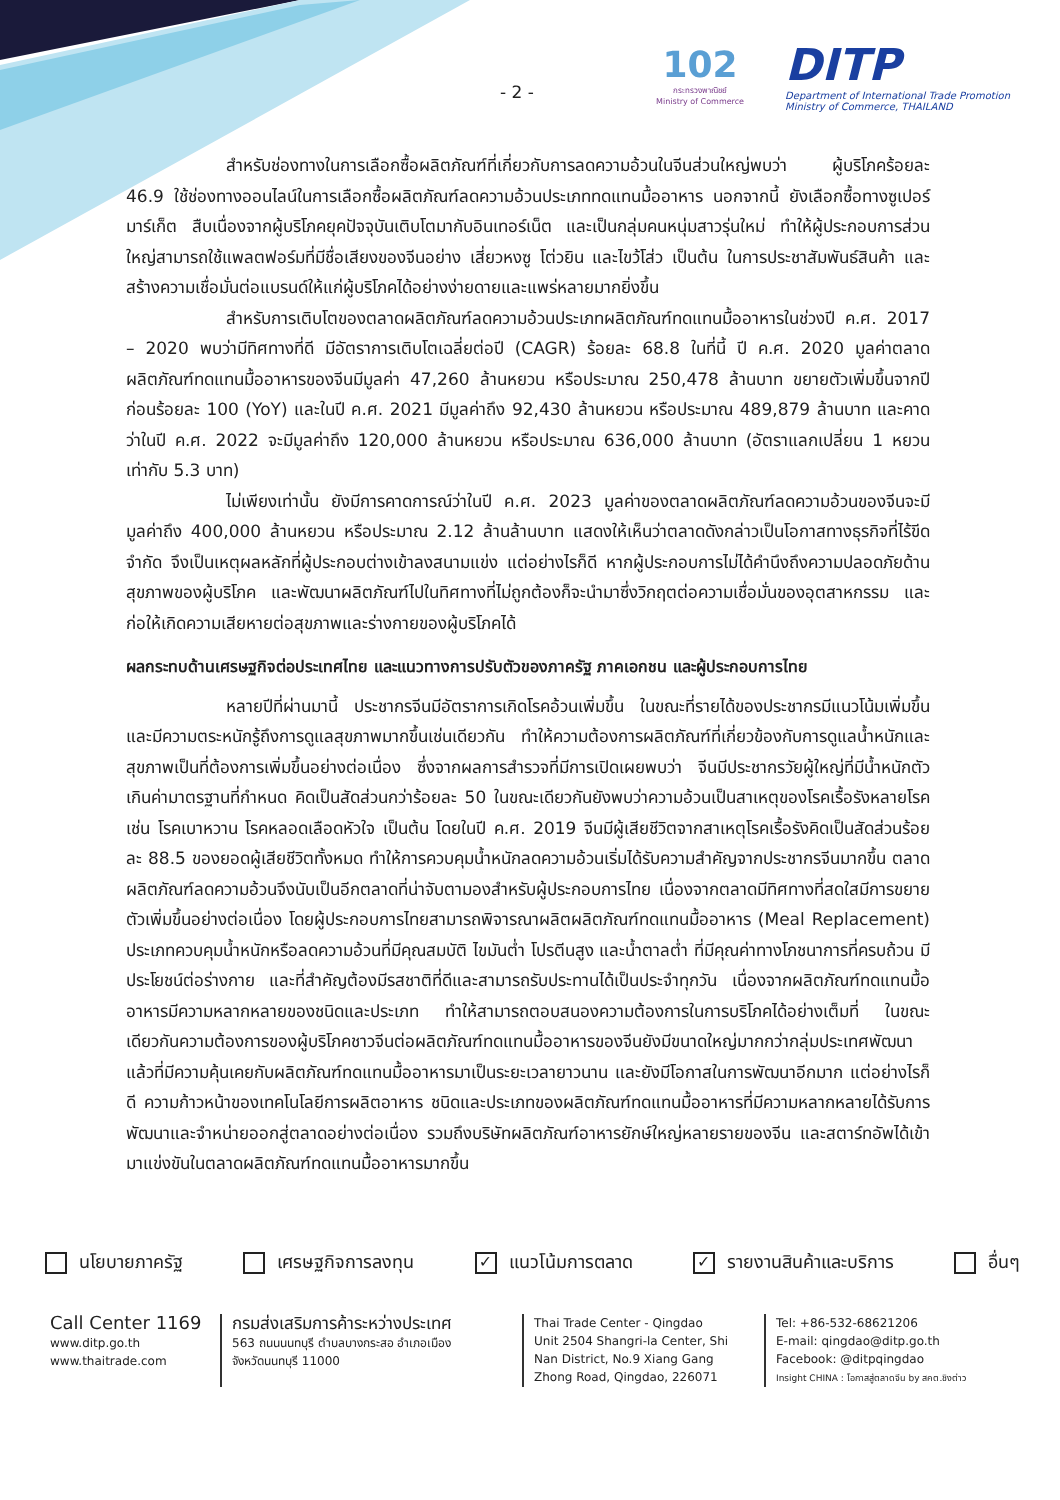- 2 -
102
กระทรวงพาณิชย์
Ministry of Commerce
DITP
Department of International Trade Promotion
Ministry of Commerce, THAILAND
สำหรับช่องทางในการเลือกซื้อผลิตภัณฑ์ที่เกี่ยวกับการลดความอ้วนในจีนส่วนใหญ่พบว่า ผู้บริโภคร้อยละ 46.9 ใช้ช่องทางออนไลน์ในการเลือกซื้อผลิตภัณฑ์ลดความอ้วนประเภททดแทนมื้ออาหาร นอกจากนี้ ยังเลือกซื้อทางซูเปอร์มาร์เก็ต สืบเนื่องจากผู้บริโภคยุคปัจจุบันเติบโตมากับอินเทอร์เน็ต และเป็นกลุ่มคนหนุ่มสาวรุ่นใหม่ ทำให้ผู้ประกอบการส่วนใหญ่สามารถใช้แพลตฟอร์มที่มีชื่อเสียงของจีนอย่าง เสี่ยวหงซู โต่วยิน และไขว้โส่ว เป็นต้น ในการประชาสัมพันธ์สินค้า และสร้างความเชื่อมั่นต่อแบรนด์ให้แก่ผู้บริโภคได้อย่างง่ายดายและแพร่หลายมากยิ่งขึ้น
สำหรับการเติบโตของตลาดผลิตภัณฑ์ลดความอ้วนประเภทผลิตภัณฑ์ทดแทนมื้ออาหารในช่วงปี ค.ศ. 2017 – 2020 พบว่ามีทิศทางที่ดี มีอัตราการเติบโตเฉลี่ยต่อปี (CAGR) ร้อยละ 68.8 ในที่นี้ ปี ค.ศ. 2020 มูลค่าตลาดผลิตภัณฑ์ทดแทนมื้ออาหารของจีนมีมูลค่า 47,260 ล้านหยวน หรือประมาณ 250,478 ล้านบาท ขยายตัวเพิ่มขึ้นจากปีก่อนร้อยละ 100 (YoY) และในปี ค.ศ. 2021 มีมูลค่าถึง 92,430 ล้านหยวน หรือประมาณ 489,879 ล้านบาท และคาดว่าในปี ค.ศ. 2022 จะมีมูลค่าถึง 120,000 ล้านหยวน หรือประมาณ 636,000 ล้านบาท (อัตราแลกเปลี่ยน 1 หยวน เท่ากับ 5.3 บาท)
ไม่เพียงเท่านั้น ยังมีการคาดการณ์ว่าในปี ค.ศ. 2023 มูลค่าของตลาดผลิตภัณฑ์ลดความอ้วนของจีนจะมีมูลค่าถึง 400,000 ล้านหยวน หรือประมาณ 2.12 ล้านล้านบาท แสดงให้เห็นว่าตลาดดังกล่าวเป็นโอกาสทางธุรกิจที่ไร้ขีดจำกัด จึงเป็นเหตุผลหลักที่ผู้ประกอบต่างเข้าลงสนามแข่ง แต่อย่างไรก็ดี หากผู้ประกอบการไม่ได้คำนึงถึงความปลอดภัยด้านสุขภาพของผู้บริโภค และพัฒนาผลิตภัณฑ์ไปในทิศทางที่ไม่ถูกต้องก็จะนำมาซึ่งวิกฤตต่อความเชื่อมั่นของอุตสาหกรรม และก่อให้เกิดความเสียหายต่อสุขภาพและร่างกายของผู้บริโภคได้
ผลกระทบด้านเศรษฐกิจต่อประเทศไทย และแนวทางการปรับตัวของภาครัฐ ภาคเอกชน และผู้ประกอบการไทย
หลายปีที่ผ่านมานี้ ประชากรจีนมีอัตราการเกิดโรคอ้วนเพิ่มขึ้น ในขณะที่รายได้ของประชากรมีแนวโน้มเพิ่มขึ้น และมีความตระหนักรู้ถึงการดูแลสุขภาพมากขึ้นเช่นเดียวกัน ทำให้ความต้องการผลิตภัณฑ์ที่เกี่ยวข้องกับการดูแลน้ำหนักและสุขภาพเป็นที่ต้องการเพิ่มขึ้นอย่างต่อเนื่อง ซึ่งจากผลการสำรวจที่มีการเปิดเผยพบว่า จีนมีประชากรวัยผู้ใหญ่ที่มีน้ำหนักตัวเกินค่ามาตรฐานที่กำหนด คิดเป็นสัดส่วนกว่าร้อยละ 50 ในขณะเดียวกันยังพบว่าความอ้วนเป็นสาเหตุของโรคเรื้อรังหลายโรค เช่น โรคเบาหวาน โรคหลอดเลือดหัวใจ เป็นต้น โดยในปี ค.ศ. 2019 จีนมีผู้เสียชีวิตจากสาเหตุโรคเรื้อรังคิดเป็นสัดส่วนร้อยละ 88.5 ของยอดผู้เสียชีวิตทั้งหมด ทำให้การควบคุมน้ำหนักลดความอ้วนเริ่มได้รับความสำคัญจากประชากรจีนมากขึ้น ตลาดผลิตภัณฑ์ลดความอ้วนจึงนับเป็นอีกตลาดที่น่าจับตามองสำหรับผู้ประกอบการไทย เนื่องจากตลาดมีทิศทางที่สดใสมีการขยายตัวเพิ่มขึ้นอย่างต่อเนื่อง โดยผู้ประกอบการไทยสามารถพิจารณาผลิตผลิตภัณฑ์ทดแทนมื้ออาหาร (Meal Replacement) ประเภทควบคุมน้ำหนักหรือลดความอ้วนที่มีคุณสมบัติ ไขมันต่ำ โปรตีนสูง และน้ำตาลต่ำ ที่มีคุณค่าทางโภชนาการที่ครบถ้วน มีประโยชน์ต่อร่างกาย และที่สำคัญต้องมีรสชาติที่ดีและสามารถรับประทานได้เป็นประจำทุกวัน เนื่องจากผลิตภัณฑ์ทดแทนมื้ออาหารมีความหลากหลายของชนิดและประเภท ทำให้สามารถตอบสนองความต้องการในการบริโภคได้อย่างเต็มที่ ในขณะเดียวกันความต้องการของผู้บริโภคชาวจีนต่อผลิตภัณฑ์ทดแทนมื้ออาหารของจีนยังมีขนาดใหญ่มากกว่ากลุ่มประเทศพัฒนาแล้วที่มีความคุ้นเคยกับผลิตภัณฑ์ทดแทนมื้ออาหารมาเป็นระยะเวลายาวนาน และยังมีโอกาสในการพัฒนาอีกมาก แต่อย่างไรก็ดี ความก้าวหน้าของเทคโนโลยีการผลิตอาหาร ชนิดและประเภทของผลิตภัณฑ์ทดแทนมื้ออาหารที่มีความหลากหลายได้รับการพัฒนาและจำหน่ายออกสู่ตลาดอย่างต่อเนื่อง รวมถึงบริษัทผลิตภัณฑ์อาหารยักษ์ใหญ่หลายรายของจีน และสตาร์ทอัพได้เข้ามาแข่งขันในตลาดผลิตภัณฑ์ทดแทนมื้ออาหารมากขึ้น
นโยบายภาครัฐ เศรษฐกิจการลงทุน ✓ แนวโน้มการตลาด ✓ รายงานสินค้าและบริการ อื่นๆ
Call Center 1169
www.ditp.go.th
www.thaitrade.com
กรมส่งเสริมการค้าระหว่างประเทศ
563 ถนนนนทบุรี ตำบลบางกระสอ อำเภอเมือง
จังหวัดนนทบุรี 11000
Thai Trade Center - Qingdao
Unit 2504 Shangri-la Center, Shi Nan District, No.9 Xiang Gang Zhong Road, Qingdao, 226071
Tel: +86-532-68621206
E-mail: qingdao@ditp.go.th
Facebook: @ditpqingdao
Insight CHINA : โอกาสสู่ตลาดจีน by สคต.ชิงต่าว